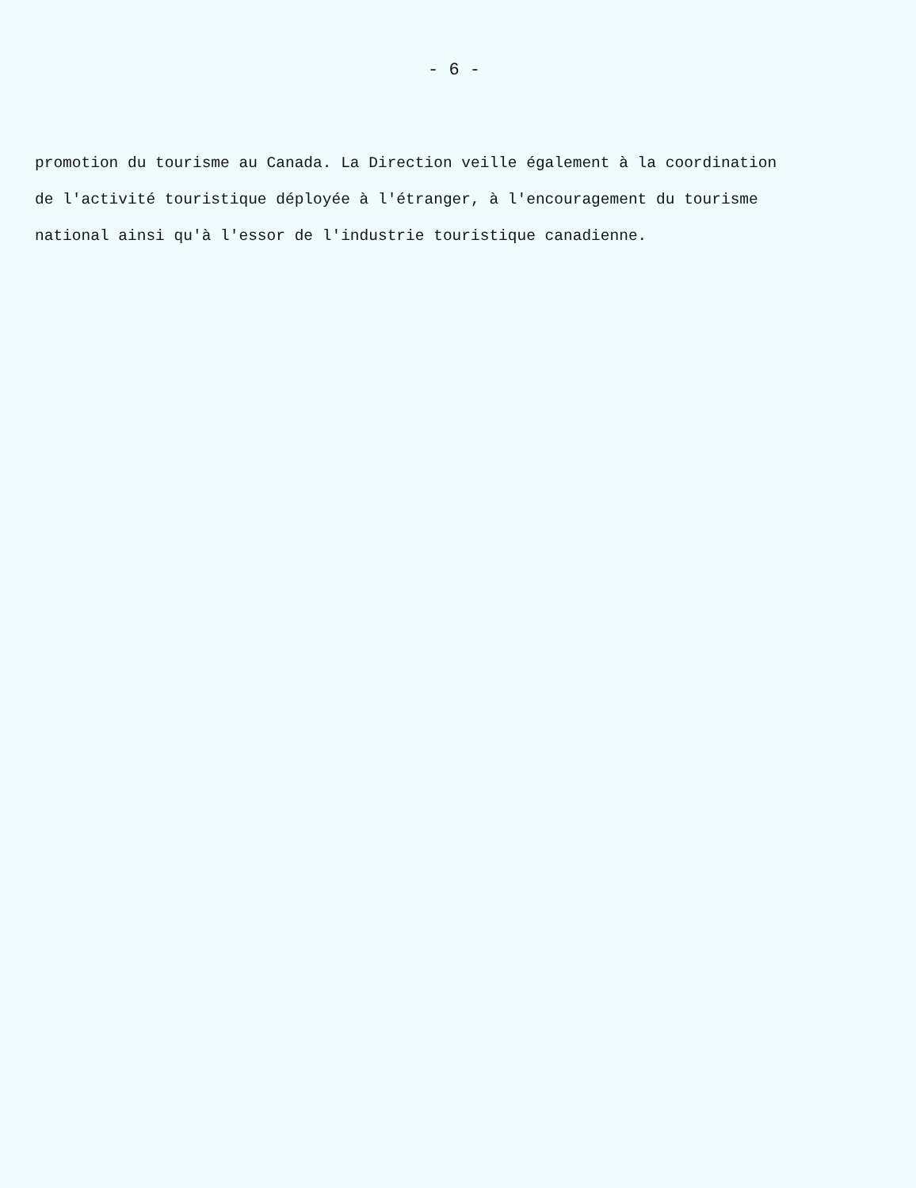- 6 -
promotion du tourisme au Canada. La Direction veille également à la coordination
de l'activité touristique déployée à l'étranger, à l'encouragement du tourisme
national ainsi qu'à l'essor de l'industrie touristique canadienne.